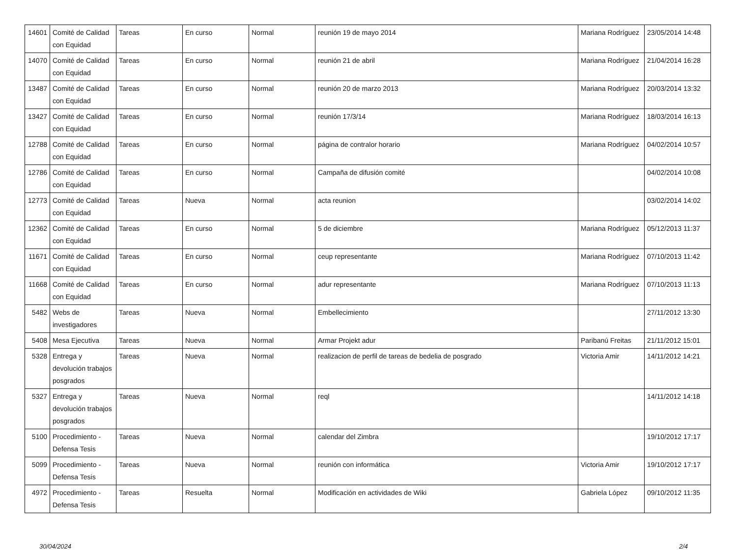| 14601 | Comité de Calidad con Equidad | Tareas | En curso | Normal | reunión 19 de mayo 2014 | Mariana Rodríguez | 23/05/2014 14:48 |
| 14070 | Comité de Calidad con Equidad | Tareas | En curso | Normal | reunión 21 de abril | Mariana Rodríguez | 21/04/2014 16:28 |
| 13487 | Comité de Calidad con Equidad | Tareas | En curso | Normal | reunión 20 de marzo 2013 | Mariana Rodríguez | 20/03/2014 13:32 |
| 13427 | Comité de Calidad con Equidad | Tareas | En curso | Normal | reunión 17/3/14 | Mariana Rodríguez | 18/03/2014 16:13 |
| 12788 | Comité de Calidad con Equidad | Tareas | En curso | Normal | página de contralor horario | Mariana Rodríguez | 04/02/2014 10:57 |
| 12786 | Comité de Calidad con Equidad | Tareas | En curso | Normal | Campaña de difusión comité | | 04/02/2014 10:08 |
| 12773 | Comité de Calidad con Equidad | Tareas | Nueva | Normal | acta reunion | | 03/02/2014 14:02 |
| 12362 | Comité de Calidad con Equidad | Tareas | En curso | Normal | 5 de diciembre | Mariana Rodríguez | 05/12/2013 11:37 |
| 11671 | Comité de Calidad con Equidad | Tareas | En curso | Normal | ceup representante | Mariana Rodríguez | 07/10/2013 11:42 |
| 11668 | Comité de Calidad con Equidad | Tareas | En curso | Normal | adur representante | Mariana Rodríguez | 07/10/2013 11:13 |
| 5482 | Webs de investigadores | Tareas | Nueva | Normal | Embellecimiento | | 27/11/2012 13:30 |
| 5408 | Mesa Ejecutiva | Tareas | Nueva | Normal | Armar Projekt adur | Paribanú Freitas | 21/11/2012 15:01 |
| 5328 | Entrega y devolución trabajos posgrados | Tareas | Nueva | Normal | realizacion de perfil de tareas de bedelia de posgrado | Victoria Amir | 14/11/2012 14:21 |
| 5327 | Entrega y devolución trabajos posgrados | Tareas | Nueva | Normal | reql | | 14/11/2012 14:18 |
| 5100 | Procedimiento - Defensa Tesis | Tareas | Nueva | Normal | calendar del Zimbra | | 19/10/2012 17:17 |
| 5099 | Procedimiento - Defensa Tesis | Tareas | Nueva | Normal | reunión con informática | Victoria Amir | 19/10/2012 17:17 |
| 4972 | Procedimiento - Defensa Tesis | Tareas | Resuelta | Normal | Modificación en actividades de Wiki | Gabriela López | 09/10/2012 11:35 |
30/04/2024 2/4